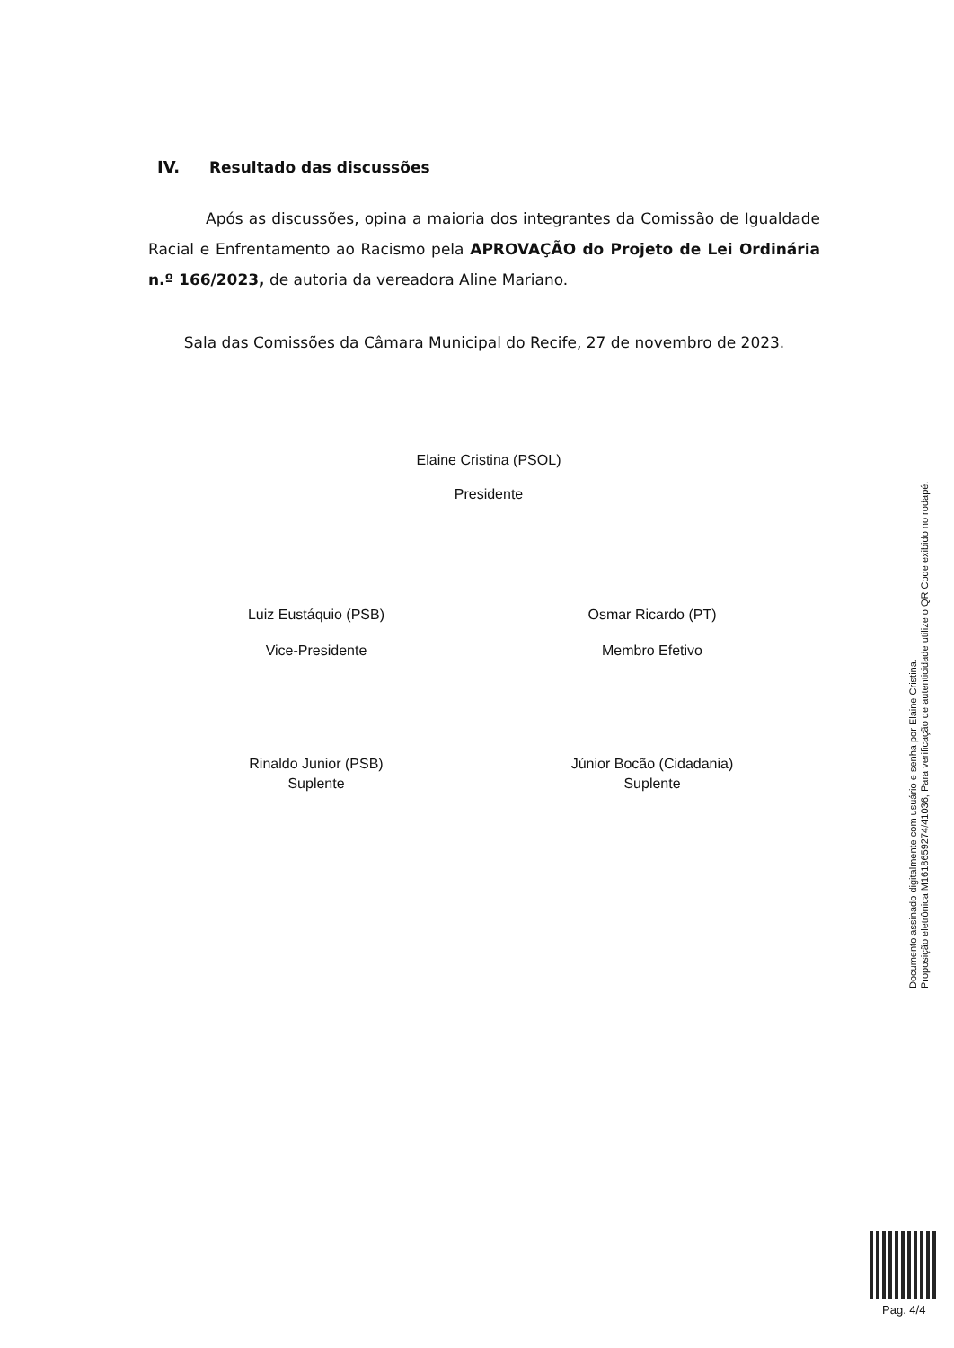IV. Resultado das discussões
Após as discussões, opina a maioria dos integrantes da Comissão de Igualdade Racial e Enfrentamento ao Racismo pela APROVAÇÃO do Projeto de Lei Ordinária n.º 166/2023, de autoria da vereadora Aline Mariano.
Sala das Comissões da Câmara Municipal do Recife, 27 de novembro de 2023.
Elaine Cristina (PSOL)
Presidente
Luiz Eustáquio (PSB)
Vice-Presidente
Osmar Ricardo (PT)
Membro Efetivo
Rinaldo Junior (PSB)
Suplente
Júnior Bocão (Cidadania)
Suplente
Documento assinado digitalmente com usuário e senha por Elaine Cristina.
Proposição eletrônica M161865927​4/41036, Para verificação de autenticidade utilize o QR Code exibido no rodapé.
Pag. 4/4